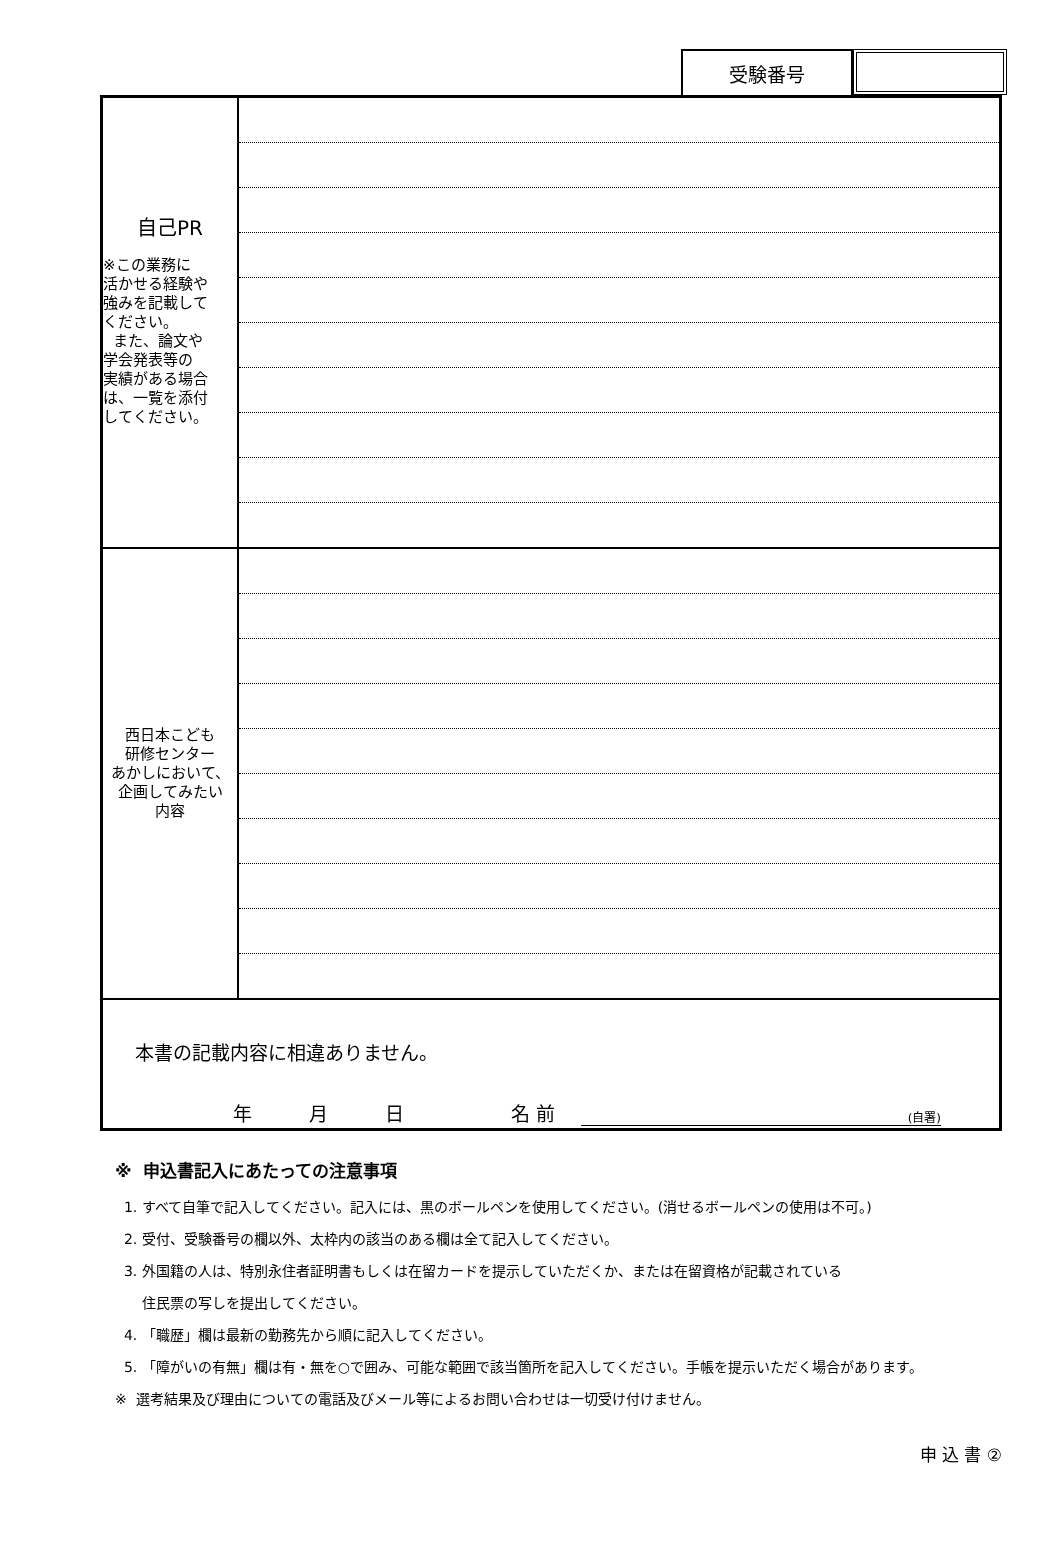受験番号
| 自己PR ※この業務に 活かせる経験や 強みを記載して ください。 また、論文や 学会発表等の 実績がある場合 は、一覧を添付 してください。 | |
| 西日本こども 研修センター あかしにおいて、 企画してみたい 内容 | |
| 本書の記載内容に相違ありません。 年 月 日 名 前 (自署) | |
※ 申込書記入にあたっての注意事項
1. すべて自筆で記入してください。記入には、黒のボールペンを使用してください。(消せるボールペンの使用は不可。)
2. 受付、受験番号の欄以外、太枠内の該当のある欄は全て記入してください。
3. 外国籍の人は、特別永住者証明書もしくは在留カードを提示していただくか、または在留資格が記載されている
住民票の写しを提出してください。
4. 「職歴」欄は最新の勤務先から順に記入してください。
5. 「障がいの有無」欄は有・無を○で囲み、可能な範囲で該当箇所を記入してください。手帳を提示いただく場合があります。
※ 選考結果及び理由についての電話及びメール等によるお問い合わせは一切受け付けません。
申 込 書 ②